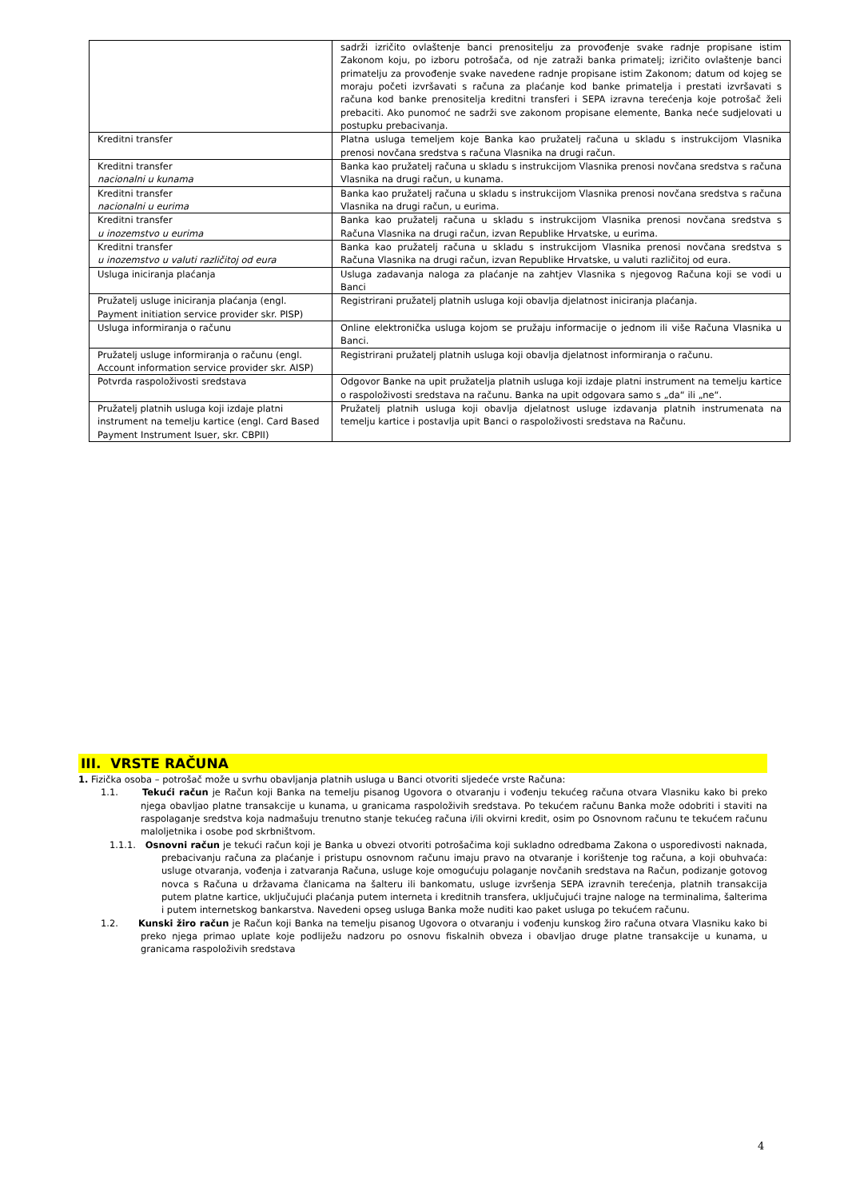| | sadrži izričito ovlaštenje banci prenositelju za provođenje svake radnje propisane istim Zakonom koju, po izboru potrošača, od nje zatraži banka primatelj; izričito ovlaštenje banci primatelju za provođenje svake navedene radnje propisane istim Zakonom; datum od kojeg se moraju početi izvršavati s računa za plaćanje kod banke primatelja i prestati izvršavati s računa kod banke prenositelja kreditni transferi i SEPA izravna terećenja koje potrošač želi prebaciti. Ako punomoć ne sadrži sve zakonom propisane elemente, Banka neće sudjelovati u postupku prebacivanja. |
| Kreditni transfer | Platna usluga temeljem koje Banka kao pružatelj računa u skladu s instrukcijom Vlasnika prenosi novčana sredstva s računa Vlasnika na drugi račun. |
| Kreditni transfer nacionalni u kunama | Banka kao pružatelj računa u skladu s instrukcijom Vlasnika prenosi novčana sredstva s računa Vlasnika na drugi račun, u kunama. |
| Kreditni transfer nacionalni u eurima | Banka kao pružatelj računa u skladu s instrukcijom Vlasnika prenosi novčana sredstva s računa Vlasnika na drugi račun, u eurima. |
| Kreditni transfer u inozemstvo u eurima | Banka kao pružatelj računa u skladu s instrukcijom Vlasnika prenosi novčana sredstva s Računa Vlasnika na drugi račun, izvan Republike Hrvatske, u eurima. |
| Kreditni transfer u inozemstvo u valuti različitoj od eura | Banka kao pružatelj računa u skladu s instrukcijom Vlasnika prenosi novčana sredstva s Računa Vlasnika na drugi račun, izvan Republike Hrvatske, u valuti različitoj od eura. |
| Usluga iniciranja plaćanja | Usluga zadavanja naloga za plaćanje na zahtjev Vlasnika s njegovog Računa koji se vodi u Banci |
| Pružatelj usluge iniciranja plaćanja (engl. Payment initiation service provider skr. PISP) | Registrirani pružatelj platnih usluga koji obavlja djelatnost iniciranja plaćanja. |
| Usluga informiranja o računu | Online elektronička usluga kojom se pružaju informacije o jednom ili više Računa Vlasnika u Banci. |
| Pružatelj usluge informiranja o računu (engl. Account information service provider skr. AISP) | Registrirani pružatelj platnih usluga koji obavlja djelatnost informiranja o računu. |
| Potvrda raspoloživosti sredstava | Odgovor Banke na upit pružatelja platnih usluga koji izdaje platni instrument na temelju kartice o raspoloživosti sredstava na računu. Banka na upit odgovara samo s „da“ ili „ne“. |
| Pružatelj platnih usluga koji izdaje platni instrument na temelju kartice (engl. Card Based Payment Instrument Isuer, skr. CBPII) | Pružatelj platnih usluga koji obavlja djelatnost usluge izdavanja platnih instrumenata na temelju kartice i postavlja upit Banci o raspoloživosti sredstava na Računu. |
III. VRSTE RAČUNA
1. Fizička osoba – potrošač može u svrhu obavljanja platnih usluga u Banci otvoriti sljedeće vrste Računa:
1.1. Tekući račun je Račun koji Banka na temelju pisanog Ugovora o otvaranju i vođenju tekućeg računa otvara Vlasniku kako bi preko njega obavljao platne transakcije u kunama, u granicama raspoloživih sredstava. Po tekućem računu Banka može odobriti i staviti na raspolaganje sredstva koja nadmašuju trenutno stanje tekućeg računa i/ili okvirni kredit, osim po Osnovnom računu te tekućem računu maloljetnika i osobe pod skrbništvom.
1.1.1. Osnovni račun je tekući račun koji je Banka u obvezi otvoriti potrošačima koji sukladno odredbama Zakona o usporedivosti naknada, prebacivanju računa za plaćanje i pristupu osnovnom računu imaju pravo na otvaranje i korištenje tog računa, a koji obuhvaća: usluge otvaranja, vođenja i zatvaranja Računa, usluge koje omogućuju polaganje novčanih sredstava na Račun, podizanje gotovog novca s Računa u državama članicama na šalteru ili bankomatu, usluge izvršenja SEPA izravnih terećenja, platnih transakcija putem platne kartice, uključujući plaćanja putem interneta i kreditnih transfera, uključujući trajne naloge na terminalima, šalterima i putem internetskog bankarstva. Navedeni opseg usluga Banka može nuditi kao paket usluga po tekućem računu.
1.2. Kunski žiro račun je Račun koji Banka na temelju pisanog Ugovora o otvaranju i vođenju kunskog žiro računa otvara Vlasniku kako bi preko njega primao uplate koje podliježu nadzoru po osnovu fiskalnih obveza i obavljao druge platne transakcije u kunama, u granicama raspoloživih sredstava
4